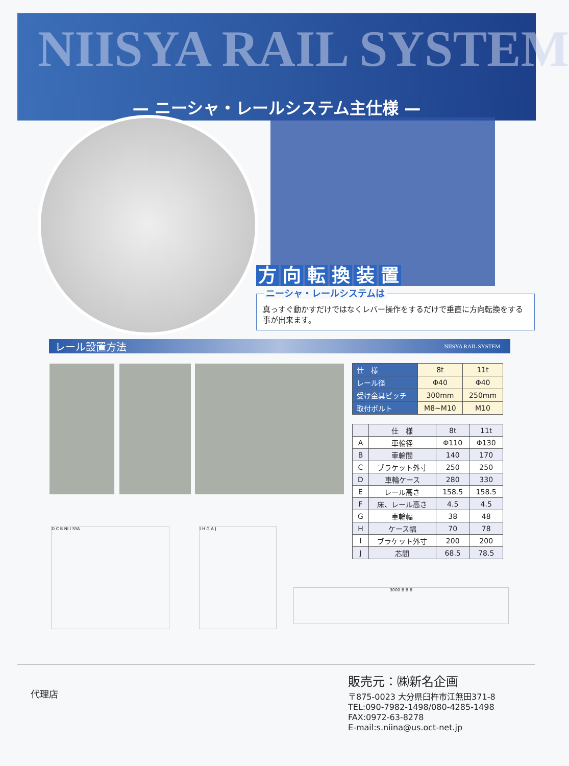NIISYA RAIL SYSTEM
— ニーシャ・レールシステム主仕様 —
方向転換装置
ニーシャ・レールシステムは
真っすぐ動かすだけではなくレバー操作をするだけで垂直に方向転換をする事が出来ます。
レール設置方法 NIISYA RAIL SYSTEM
| 仕 様 | 8t | 11t |
| レール径 | Φ40 | Φ40 |
| 受け金具ピッチ | 300mm | 250mm |
| 取付ボルト | M8~M10 | M10 |
| | 仕 様 | 8t | 11t |
| --- | --- | --- | --- |
| A | 車輪径 | Φ110 | Φ130 |
| B | 車輪間 | 140 | 170 |
| C | ブラケット外寸 | 250 | 250 |
| D | 車輪ケース | 280 | 330 |
| E | レール高さ | 158.5 | 158.5 |
| F | 床、レール高さ | 4.5 | 4.5 |
| G | 車輪幅 | 38 | 48 |
| H | ケース幅 | 70 | 78 |
| I | ブラケット外寸 | 200 | 200 |
| J | 芯間 | 68.5 | 78.5 |
D C B NI I SYA I H G A J
3000 B B B
代理店
販売元：㈱新名企画
〒875-0023 大分県臼杵市江無田371-8
TEL:090-7982-1498/080-4285-1498
FAX:0972-63-8278
E-mail:s.niina@us.oct-net.jp